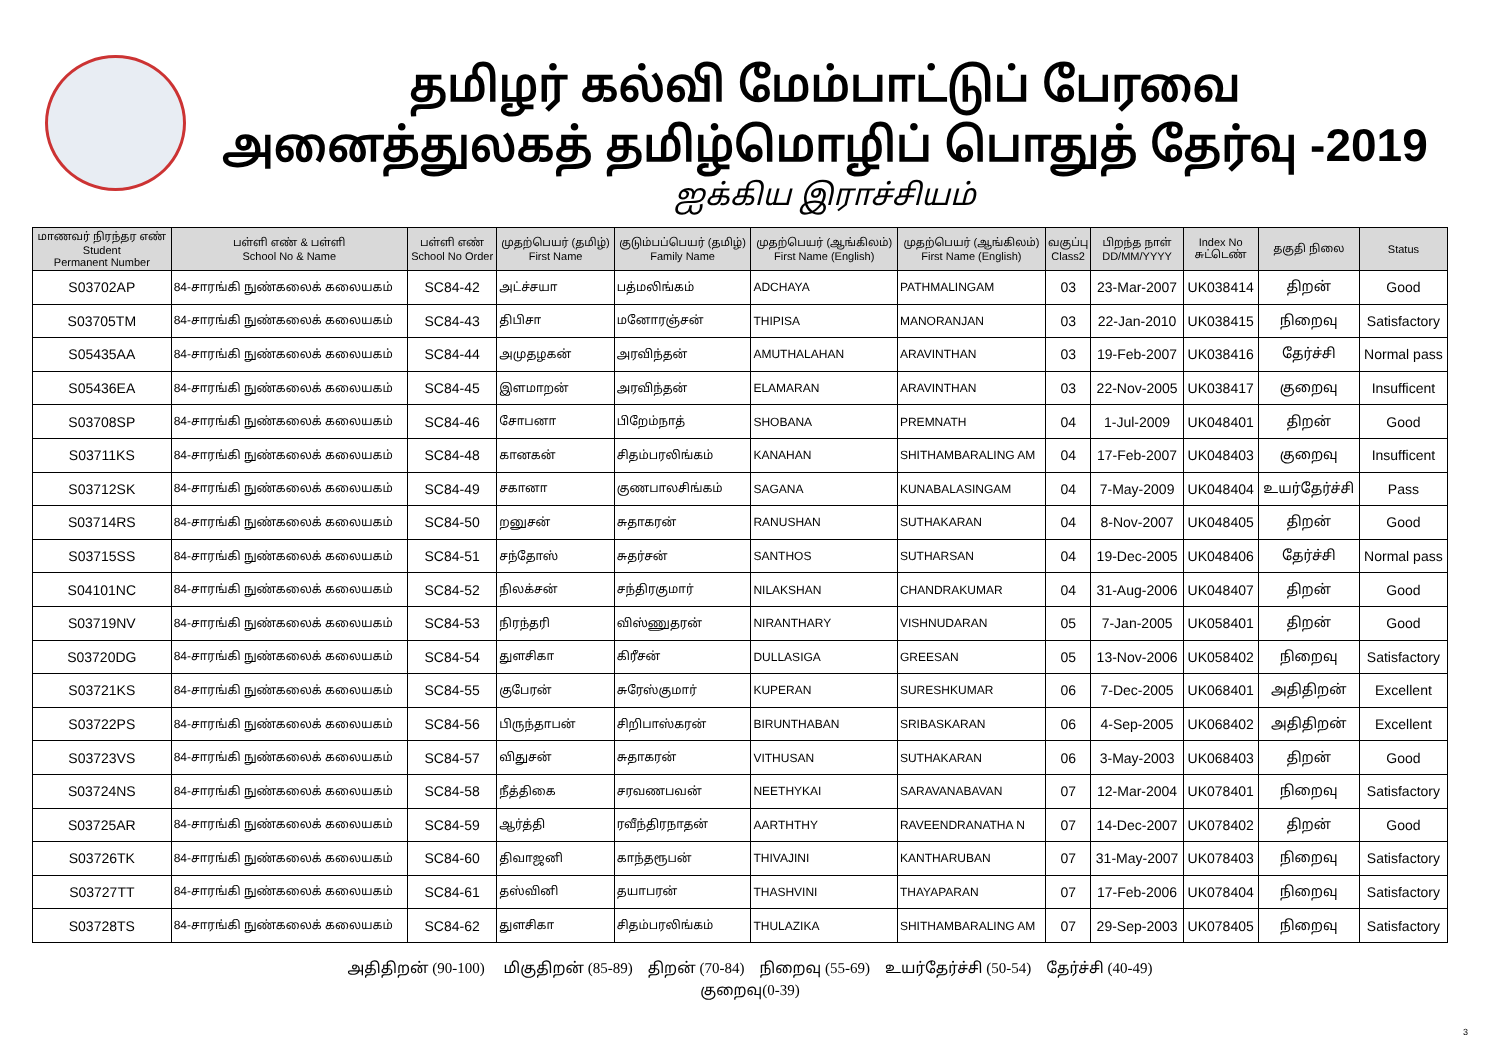தமிழர் கல்வி மேம்பாட்டுப் பேரவை
அனைத்துலகத் தமிழ்மொழிப் பொதுத் தேர்வு -2019
ஐக்கிய இராச்சியம்
| மாணவர் நிரந்தர எண் Student Permanent Number | பள்ளி எண் & பள்ளி School No & Name | பள்ளி எண் School No Order | முதற்பெயர் (தமிழ்) First Name | குடும்பப்பெயர் (தமிழ்) Family Name | முதற்பெயர் (ஆங்கிலம்) First Name (English) | முதற்பெயர் (ஆங்கிலம்) First Name (English) | வகுப்பு Class2 | பிறந்த நாள் DD/MM/YYYY | Index No சுட்டெண் | தகுதி நிலை | Status |
| --- | --- | --- | --- | --- | --- | --- | --- | --- | --- | --- | --- |
| S03702AP | 84-சாரங்கி நுண்கலைக் கலையகம் | SC84-42 | அட்ச்சயா | பத்மலிங்கம் | ADCHAYA | PATHMALINGAM | 03 | 23-Mar-2007 | UK038414 | திறன் | Good |
| S03705TM | 84-சாரங்கி நுண்கலைக் கலையகம் | SC84-43 | திபிசா | மனோரஞ்சன் | THIPISA | MANORANJAN | 03 | 22-Jan-2010 | UK038415 | நிறைவு | Satisfactory |
| S05435AA | 84-சாரங்கி நுண்கலைக் கலையகம் | SC84-44 | அமுதழகன் | அரவிந்தன் | AMUTHALAHAN | ARAVINTHAN | 03 | 19-Feb-2007 | UK038416 | தேர்ச்சி | Normal pass |
| S05436EA | 84-சாரங்கி நுண்கலைக் கலையகம் | SC84-45 | இளமாறன் | அரவிந்தன் | ELAMARAN | ARAVINTHAN | 03 | 22-Nov-2005 | UK038417 | குறைவு | Insufficent |
| S03708SP | 84-சாரங்கி நுண்கலைக் கலையகம் | SC84-46 | சோபனா | பிறேம்நாத் | SHOBANA | PREMNATH | 04 | 1-Jul-2009 | UK048401 | திறன் | Good |
| S03711KS | 84-சாரங்கி நுண்கலைக் கலையகம் | SC84-48 | கானகன் | சிதம்பரலிங்கம் | KANAHAN | SHITHAMBARALING AM | 04 | 17-Feb-2007 | UK048403 | குறைவு | Insufficent |
| S03712SK | 84-சாரங்கி நுண்கலைக் கலையகம் | SC84-49 | சகானா | குணபாலசிங்கம் | SAGANA | KUNABALASINGAM | 04 | 7-May-2009 | UK048404 | உயர்தேர்ச்சி | Pass |
| S03714RS | 84-சாரங்கி நுண்கலைக் கலையகம் | SC84-50 | றனுசன் | சுதாகரன் | RANUSHAN | SUTHAKARAN | 04 | 8-Nov-2007 | UK048405 | திறன் | Good |
| S03715SS | 84-சாரங்கி நுண்கலைக் கலையகம் | SC84-51 | சந்தோஸ் | சுதர்சன் | SANTHOS | SUTHARSAN | 04 | 19-Dec-2005 | UK048406 | தேர்ச்சி | Normal pass |
| S04101NC | 84-சாரங்கி நுண்கலைக் கலையகம் | SC84-52 | நிலக்சன் | சந்திரகுமார் | NILAKSHAN | CHANDRAKUMAR | 04 | 31-Aug-2006 | UK048407 | திறன் | Good |
| S03719NV | 84-சாரங்கி நுண்கலைக் கலையகம் | SC84-53 | நிரந்தரி | விஸ்ணுதரன் | NIRANTHARY | VISHNUDARAN | 05 | 7-Jan-2005 | UK058401 | திறன் | Good |
| S03720DG | 84-சாரங்கி நுண்கலைக் கலையகம் | SC84-54 | துளசிகா | கிரீசன் | DULLASIGA | GREESAN | 05 | 13-Nov-2006 | UK058402 | நிறைவு | Satisfactory |
| S03721KS | 84-சாரங்கி நுண்கலைக் கலையகம் | SC84-55 | குபேரன் | சுரேஸ்குமார் | KUPERAN | SURESHKUMAR | 06 | 7-Dec-2005 | UK068401 | அதிதிறன் | Excellent |
| S03722PS | 84-சாரங்கி நுண்கலைக் கலையகம் | SC84-56 | பிருந்தாபன் | சிறிபாஸ்கரன் | BIRUNTHABAN | SRIBASKARAN | 06 | 4-Sep-2005 | UK068402 | அதிதிறன் | Excellent |
| S03723VS | 84-சாரங்கி நுண்கலைக் கலையகம் | SC84-57 | விதுசன் | சுதாகரன் | VITHUSAN | SUTHAKARAN | 06 | 3-May-2003 | UK068403 | திறன் | Good |
| S03724NS | 84-சாரங்கி நுண்கலைக் கலையகம் | SC84-58 | நீத்திகை | சரவணபவன் | NEETHYKAI | SARAVANABAVAN | 07 | 12-Mar-2004 | UK078401 | நிறைவு | Satisfactory |
| S03725AR | 84-சாரங்கி நுண்கலைக் கலையகம் | SC84-59 | ஆர்த்தி | ரவீந்திரநாதன் | AARTHTHY | RAVEENDRANATHA N | 07 | 14-Dec-2007 | UK078402 | திறன் | Good |
| S03726TK | 84-சாரங்கி நுண்கலைக் கலையகம் | SC84-60 | திவாஜனி | காந்தரூபன் | THIVAJINI | KANTHARUBAN | 07 | 31-May-2007 | UK078403 | நிறைவு | Satisfactory |
| S03727TT | 84-சாரங்கி நுண்கலைக் கலையகம் | SC84-61 | தஸ்வினி | தயாபரன் | THASHVINI | THAYAPARAN | 07 | 17-Feb-2006 | UK078404 | நிறைவு | Satisfactory |
| S03728TS | 84-சாரங்கி நுண்கலைக் கலையகம் | SC84-62 | துளசிகா | சிதம்பரலிங்கம் | THULAZIKA | SHITHAMBARALING AM | 07 | 29-Sep-2003 | UK078405 | நிறைவு | Satisfactory |
அதிதிறன் (90-100) மிகுதிறன் (85-89) திறன் (70-84) நிறைவு (55-69) உயர்தேர்ச்சி (50-54) தேர்ச்சி (40-49)
குறைவு(0-39)
3